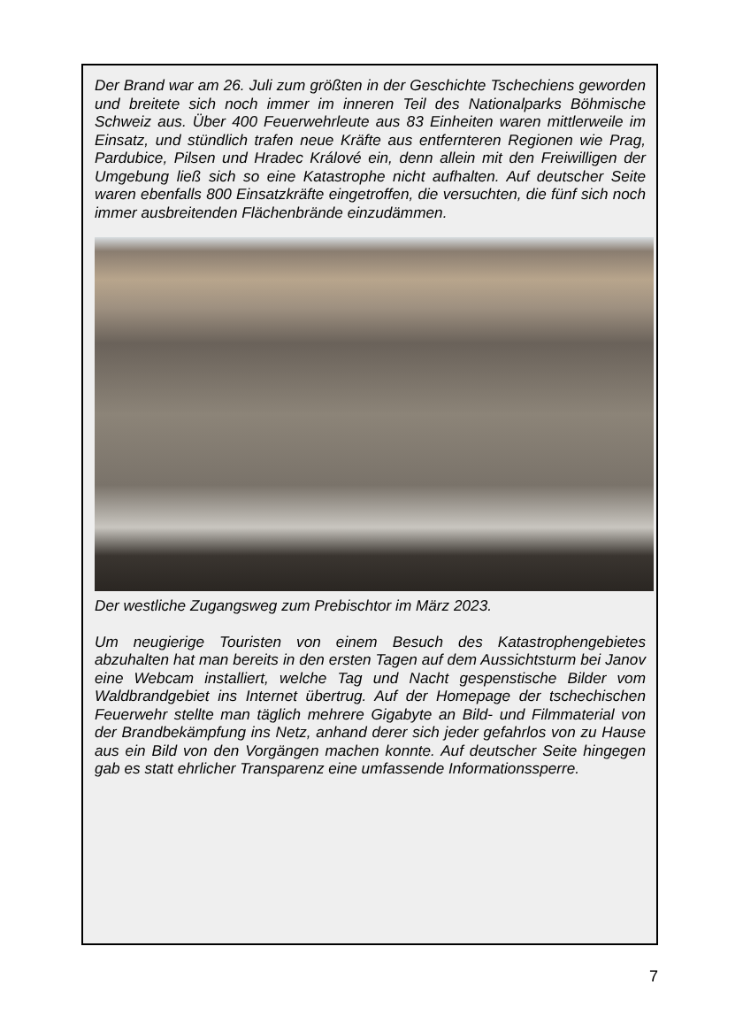Der Brand war am 26. Juli zum größten in der Geschichte Tschechiens geworden und breitete sich noch immer im inneren Teil des Nationalparks Böhmische Schweiz aus. Über 400 Feuerwehrleute aus 83 Einheiten waren mittlerweile im Einsatz, und stündlich trafen neue Kräfte aus entfernteren Regionen wie Prag, Pardubice, Pilsen und Hradec Králové ein, denn allein mit den Freiwilligen der Umgebung ließ sich so eine Katastrophe nicht aufhalten. Auf deutscher Seite waren ebenfalls 800 Einsatzkräfte eingetroffen, die versuchten, die fünf sich noch immer ausbreitenden Flächenbrände einzudämmen.
Der westliche Zugangsweg zum Prebischtor im März 2023.
Um neugierige Touristen von einem Besuch des Katastrophengebietes abzuhalten hat man bereits in den ersten Tagen auf dem Aussichtsturm bei Janov eine Webcam installiert, welche Tag und Nacht gespenstische Bilder vom Waldbrandgebiet ins Internet übertrug. Auf der Homepage der tschechischen Feuerwehr stellte man täglich mehrere Gigabyte an Bild- und Filmmaterial von der Brandbekämpfung ins Netz, anhand derer sich jeder gefahrlos von zu Hause aus ein Bild von den Vorgängen machen konnte. Auf deutscher Seite hingegen gab es statt ehrlicher Transparenz eine umfassende Informationssperre.
7